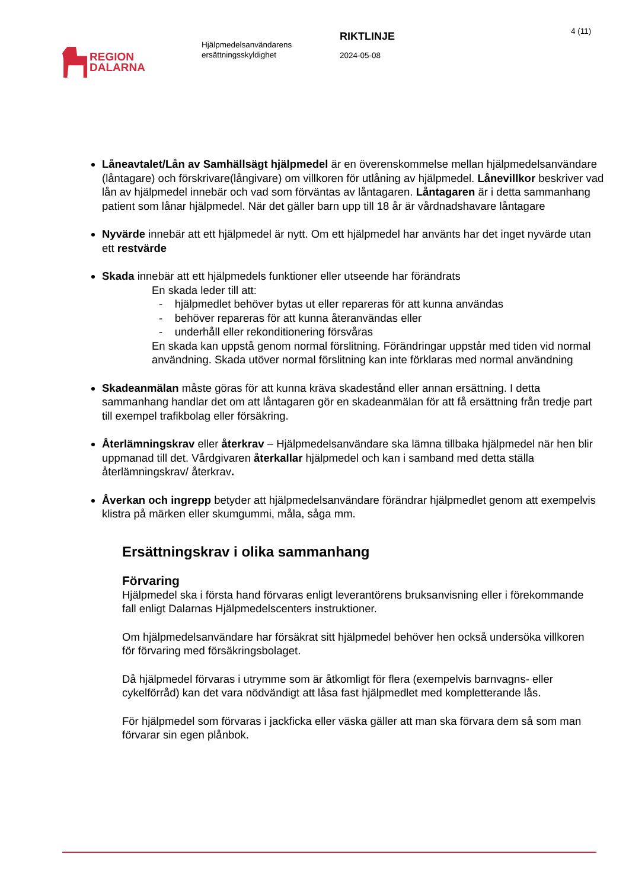REGION
DALARNA
Hjälpmedelsanvändarens
ersättningsskyldighet
RIKTLINJE
2024-05-08
4 (11)
Låneavtalet/Lån av Samhällsägt hjälpmedel är en överenskommelse mellan hjälpmedelsanvändare (låntagare) och förskrivare(långivare) om villkoren för utlåning av hjälpmedel. Lånevillkor beskriver vad lån av hjälpmedel innebär och vad som förväntas av låntagaren. Låntagaren är i detta sammanhang patient som lånar hjälpmedel. När det gäller barn upp till 18 år är vårdnadshavare låntagare
Nyvärde innebär att ett hjälpmedel är nytt. Om ett hjälpmedel har använts har det inget nyvärde utan ett restvärde
Skada innebär att ett hjälpmedels funktioner eller utseende har förändrats
En skada leder till att:
- hjälpmedlet behöver bytas ut eller repareras för att kunna användas
- behöver repareras för att kunna återanvändas eller
- underhåll eller rekonditionering försvåras
En skada kan uppstå genom normal förslitning. Förändringar uppstår med tiden vid normal användning. Skada utöver normal förslitning kan inte förklaras med normal användning
Skadeanmälan måste göras för att kunna kräva skadestånd eller annan ersättning. I detta sammanhang handlar det om att låntagaren gör en skadeanmälan för att få ersättning från tredje part till exempel trafikbolag eller försäkring.
Återlämningskrav eller återkrav – Hjälpmedelsanvändare ska lämna tillbaka hjälpmedel när hen blir uppmanad till det. Vårdgivaren återkallar hjälpmedel och kan i samband med detta ställa återlämningskrav/ återkrav.
Åverkan och ingrepp betyder att hjälpmedelsanvändare förändrar hjälpmedlet genom att exempelvis klistra på märken eller skumgummi, måla, såga mm.
Ersättningskrav i olika sammanhang
Förvaring
Hjälpmedel ska i första hand förvaras enligt leverantörens bruksanvisning eller i förekommande fall enligt Dalarnas Hjälpmedelscenters instruktioner.
Om hjälpmedelsanvändare har försäkrat sitt hjälpmedel behöver hen också undersöka villkoren för förvaring med försäkringsbolaget.
Då hjälpmedel förvaras i utrymme som är åtkomligt för flera (exempelvis barnvagns- eller cykelförråd) kan det vara nödvändigt att låsa fast hjälpmedlet med kompletterande lås.
För hjälpmedel som förvaras i jackficka eller väska gäller att man ska förvara dem så som man förvarar sin egen plånbok.